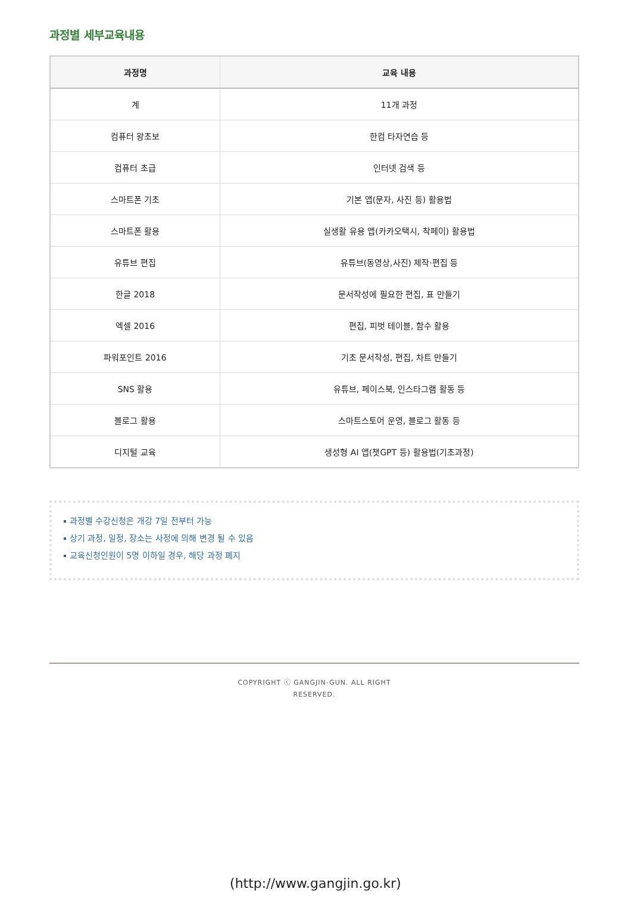과정별 세부교육내용
| 과정명 | 교육 내용 |
| --- | --- |
| 계 | 11개 과정 |
| 컴퓨터 왕초보 | 한컴 타자연습 등 |
| 컴퓨터 초급 | 인터넷 검색 등 |
| 스마트폰 기초 | 기본 앱(문자, 사진 등) 활용법 |
| 스마트폰 활용 | 실생활 유용 앱(카카오택시, 착페이) 활용법 |
| 유튜브 편집 | 유튜브(동영상,사진) 제작·편집 등 |
| 한글 2018 | 문서작성에 필요한 편집, 표 만들기 |
| 엑셀 2016 | 편집, 피벗 테이블, 함수 활용 |
| 파워포인트 2016 | 기초 문서작성, 편집, 차트 만들기 |
| SNS 활용 | 유튜브, 페이스북, 인스타그램 활동 등 |
| 블로그 활용 | 스마트스토어 운영, 블로그 활동 등 |
| 디지털 교육 | 생성형 AI 앱(챗GPT 등) 활용법(기초과정) |
과정별 수강신청은 개강 7일 전부터 가능
상기 과정, 일정, 장소는 사정에 의해 변경 될 수 있음
교육신청인원이 5명 이하일 경우, 해당 과정 폐지
COPYRIGHT ⓒ GANGJIN-GUN. ALL RIGHT
RESERVED.
(http://www.gangjin.go.kr)